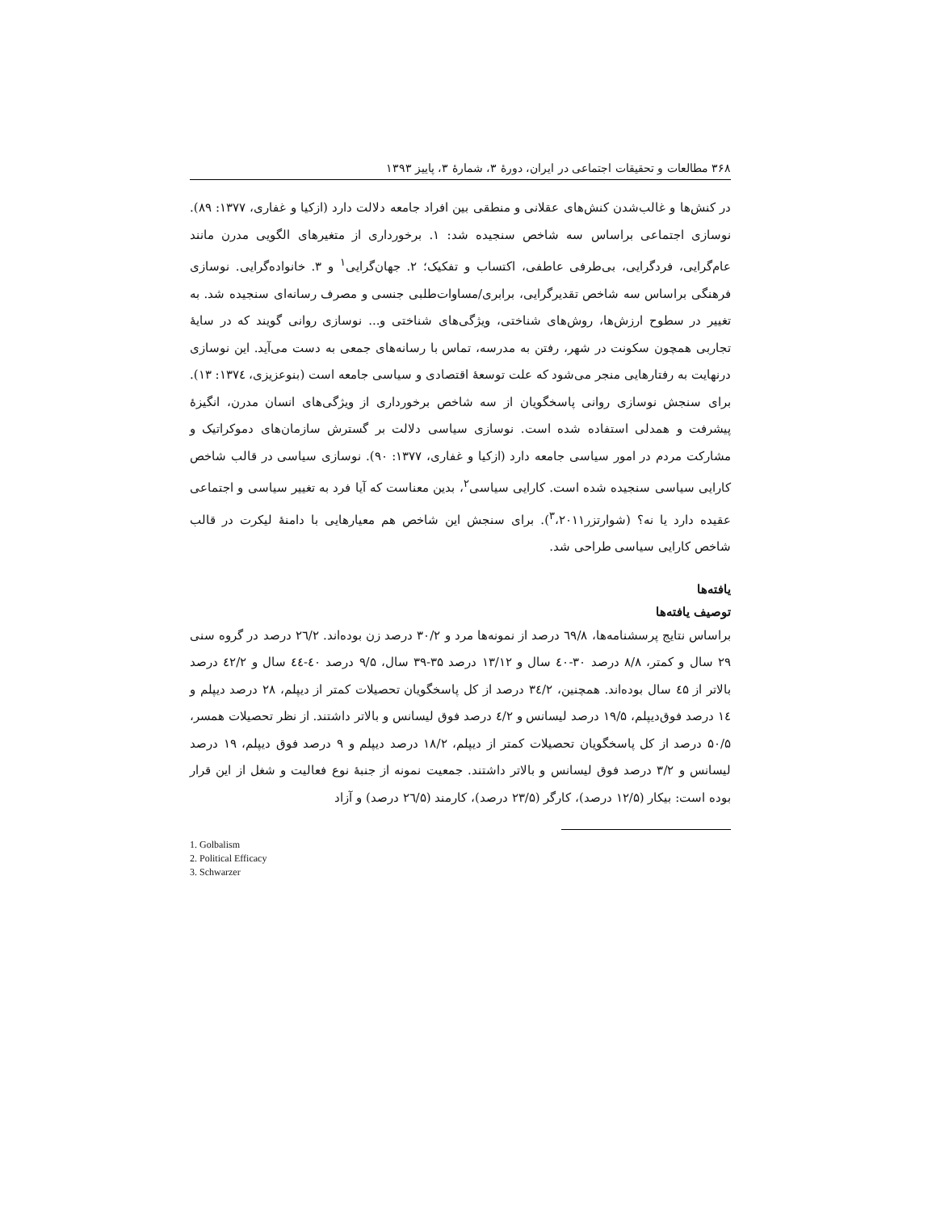۳۶۸ مطالعات و تحقیقات اجتماعی در ایران، دورهٔ ۳، شمارهٔ ۳، پاییز ۱۳۹۳
در کنش‌ها و غالب‌شدن کنش‌های عقلانی و منطقی بین افراد جامعه دلالت دارد (ازکیا و غفاری، ۱۳۷۷: ۸۹). نوسازی اجتماعی براساس سه شاخص سنجیده شد: ۱. برخورداری از متغیرهای الگویی مدرن مانند عام‌گرایی، فردگرایی، بی‌طرفی عاطفی، اکتساب و تفکیک؛ ۲. جهان‌گرایی<sup>۱</sup> و ۳. خانواده‌گرایی. نوسازی فرهنگی براساس سه شاخص تقدیرگرایی، برابری/مساوات‌طلبی جنسی و مصرف رسانه‌ای سنجیده شد. به تغییر در سطوح ارزش‌ها، روش‌های شناختی، ویژگی‌های شناختی و... نوسازی روانی گویند که در سایهٔ تجاربی همچون سکونت در شهر، رفتن به مدرسه، تماس با رسانه‌های جمعی به دست می‌آید. این نوسازی درنهایت به رفتارهایی منجر می‌شود که علت توسعهٔ اقتصادی و سیاسی جامعه است (بنوعزیزی، ۱۳۷٤: ۱۳). برای سنجش نوسازی روانی پاسخگویان از سه شاخص برخورداری از ویژگی‌های انسان مدرن، انگیزهٔ پیشرفت و همدلی استفاده شده است. نوسازی سیاسی دلالت بر گسترش سازمان‌های دموکراتیک و مشارکت مردم در امور سیاسی جامعه دارد (ازکیا و غفاری، ۱۳۷۷: ۹۰). نوسازی سیاسی در قالب شاخص کارایی سیاسی سنجیده شده است. کارایی سیاسی<sup>۲</sup>، بدین معناست که آیا فرد به تغییر سیاسی و اجتماعی عقیده دارد یا نه؟ (شوارتزر<sup>۳</sup>،۲۰۱۱). برای سنجش این شاخص هم معیارهایی با دامنهٔ لیکرت در قالب شاخص کارایی سیاسی طراحی شد.
یافته‌ها
توصیف یافته‌ها
براساس نتایج پرسشنامه‌ها، ٦٩/٨ درصد از نمونه‌ها مرد و ۳۰/۲ درصد زن بوده‌اند. ٢٦/٢ درصد در گروه سنی ۲۹ سال و کمتر، ۸/۸ درصد ۳۰-٤۰ سال و ۱۳/۱۲ درصد ۳۵-۳۹ سال، ۹/۵ درصد ٤۰-٤٤ سال و ٤۲/۲ درصد بالاتر از ٤۵ سال بوده‌اند. همچنین، ۳٤/۲ درصد از کل پاسخگویان تحصیلات کمتر از دیپلم، ۲۸ درصد دیپلم و ١٤ درصد فوق‌دیپلم، ۱۹/۵ درصد لیسانس و ٤/۲ درصد فوق لیسانس و بالاتر داشتند. از نظر تحصیلات همسر، ۵۰/۵ درصد از کل پاسخگویان تحصیلات کمتر از دیپلم، ۱۸/۲ درصد دیپلم و ۹ درصد فوق دیپلم، ۱۹ درصد لیسانس و ۳/۲ درصد فوق لیسانس و بالاتر داشتند. جمعیت نمونه از جنبهٔ نوع فعالیت و شغل از این قرار بوده است: بیکار (۱۲/۵ درصد)، کارگر (۲۳/۵ درصد)، کارمند (٢٦/۵ درصد) و آزاد
1. Golbalism
2. Political Efficacy
3. Schwarzer